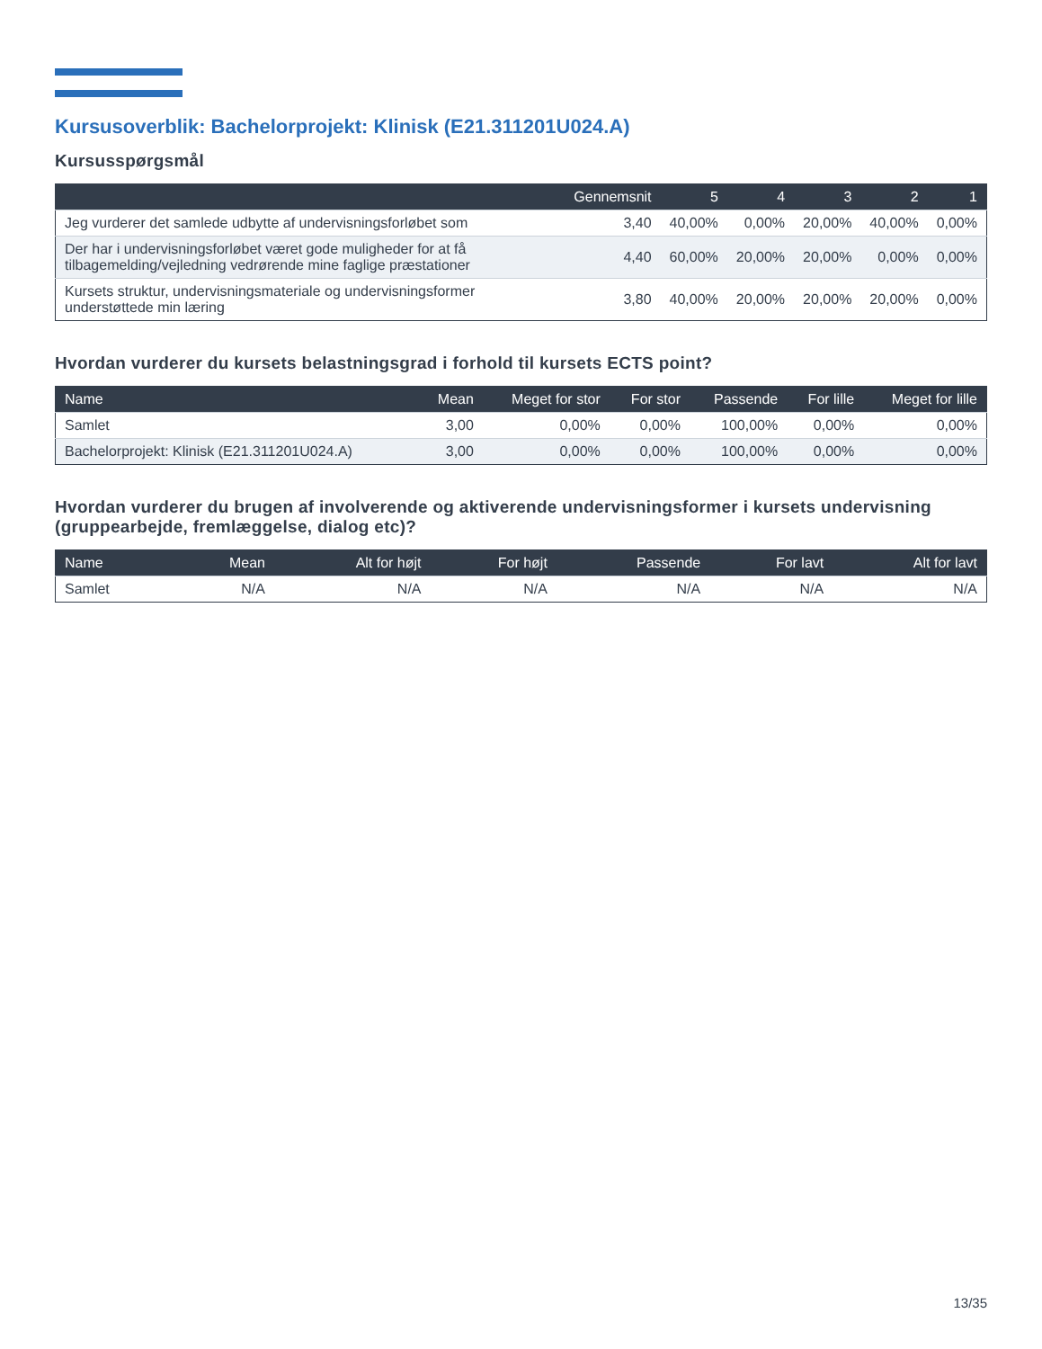Kursusoverblik: Bachelorprojekt: Klinisk (E21.311201U024.A)
Kursusspørgsmål
| | Gennemsnit | 5 | 4 | 3 | 2 | 1 |
| --- | --- | --- | --- | --- | --- | --- |
| Jeg vurderer det samlede udbytte af undervisningsforløbet som | 3,40 | 40,00% | 0,00% | 20,00% | 40,00% | 0,00% |
| Der har i undervisningsforløbet været gode muligheder for at få tilbagemelding/vejledning vedrørende mine faglige præstationer | 4,40 | 60,00% | 20,00% | 20,00% | 0,00% | 0,00% |
| Kursets struktur, undervisningsmateriale og undervisningsformer understøttede min læring | 3,80 | 40,00% | 20,00% | 20,00% | 20,00% | 0,00% |
Hvordan vurderer du kursets belastningsgrad i forhold til kursets ECTS point?
| Name | Mean | Meget for stor | For stor | Passende | For lille | Meget for lille |
| --- | --- | --- | --- | --- | --- | --- |
| Samlet | 3,00 | 0,00% | 0,00% | 100,00% | 0,00% | 0,00% |
| Bachelorprojekt: Klinisk (E21.311201U024.A) | 3,00 | 0,00% | 0,00% | 100,00% | 0,00% | 0,00% |
Hvordan vurderer du brugen af involverende og aktiverende undervisningsformer i kursets undervisning (gruppearbejde, fremlæggelse, dialog etc)?
| Name | Mean | Alt for højt | For højt | Passende | For lavt | Alt for lavt |
| --- | --- | --- | --- | --- | --- | --- |
| Samlet | N/A | N/A | N/A | N/A | N/A | N/A |
13/35